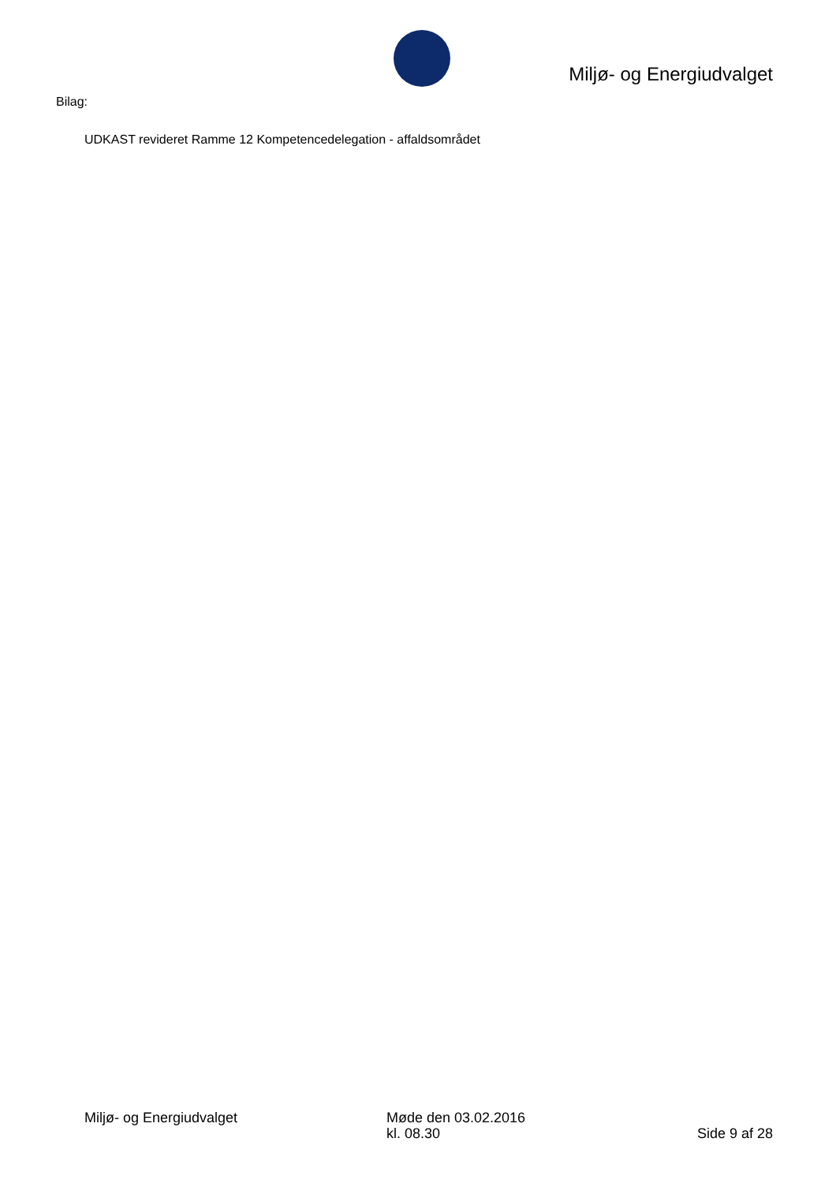Miljø- og Energiudvalget
Bilag:
UDKAST revideret Ramme 12 Kompetencedelegation - affaldsområdet
Miljø- og Energiudvalget Møde den 03.02.2016
kl. 08.30
Side 9 af 28